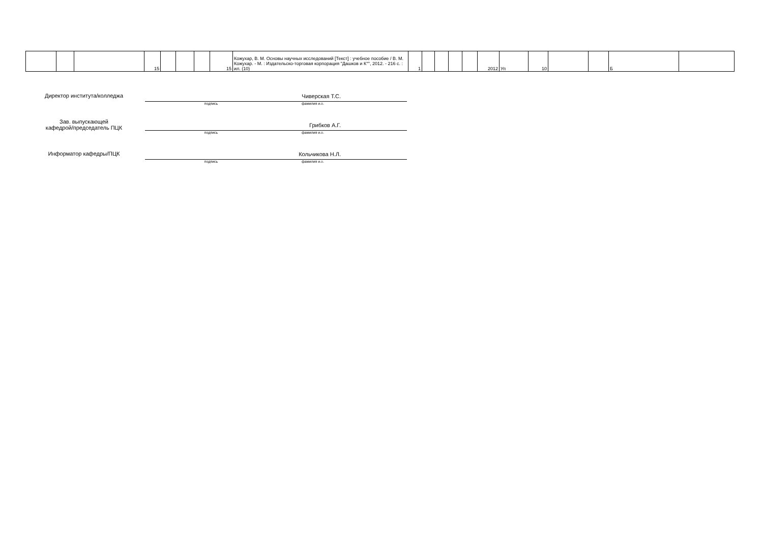| | | | 15 | | | | 15 | Кожухар, В. М. Основы научных исследований [Текст] : учебное пособие / В. М. Кожухар. - М. : Издательско-торговая корпорация "Дашков и К°", 2012. - 216 с. : ил. (10) | 1 | | | | | 2012 | Уп | 10 | | | Б | |
Директор института/колледжа Чиверская Т.С.
подпись фамилия и.о.
Зав. выпускающей
кафедрой/председатель ПЦК
Грибков А.Г.
подпись фамилия и.о.
Информатор кафедры/ПЦК Кольчикова Н.Л.
подпись фамилия и.о.